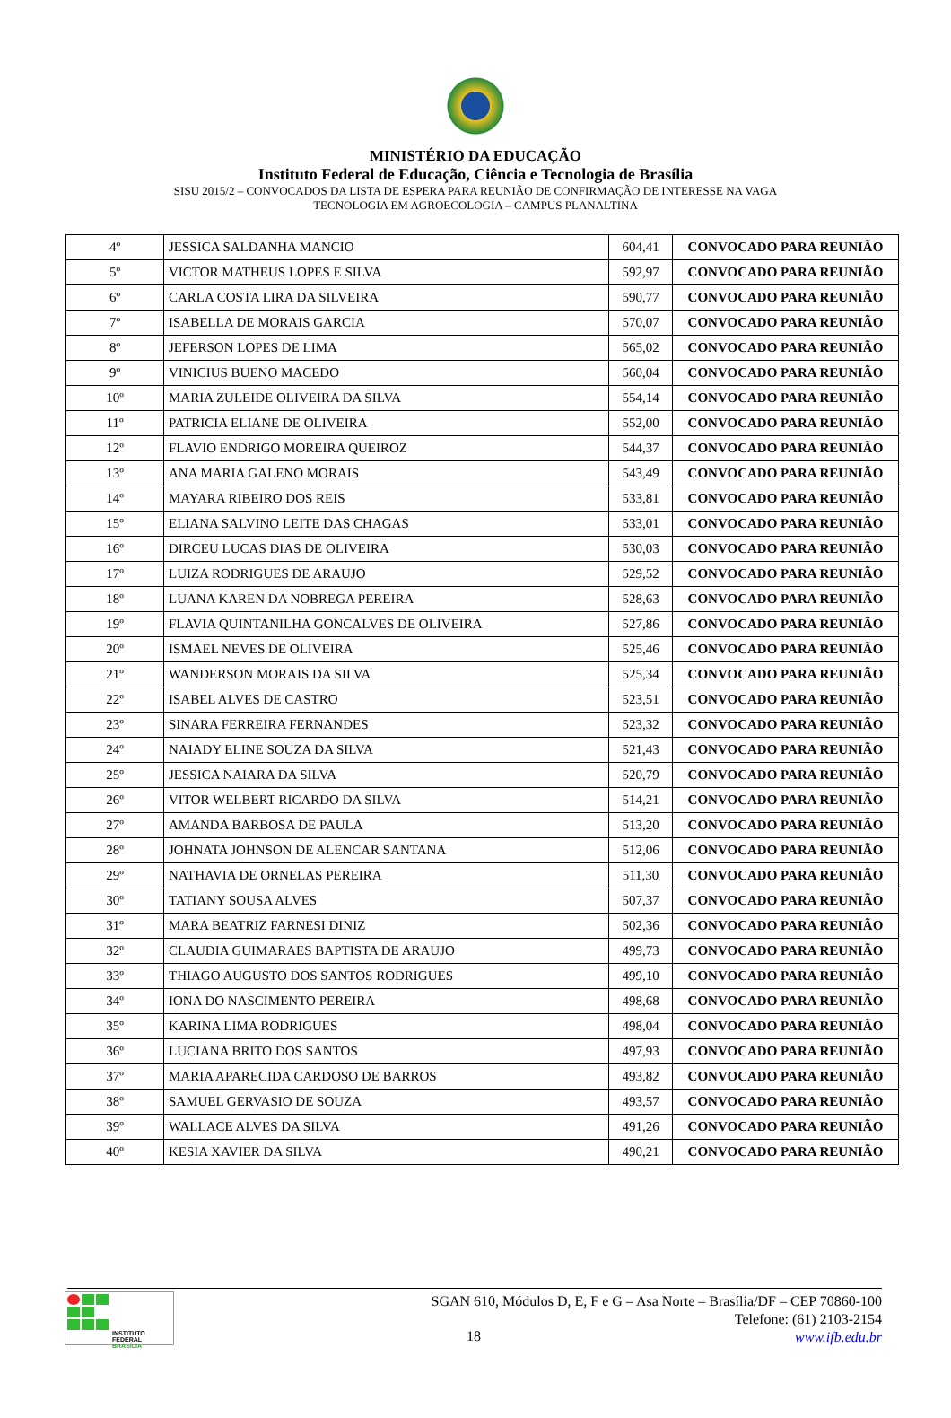MINISTÉRIO DA EDUCAÇÃO
Instituto Federal de Educação, Ciência e Tecnologia de Brasília
SISU 2015/2 – CONVOCADOS DA LISTA DE ESPERA PARA REUNIÃO DE CONFIRMAÇÃO DE INTERESSE NA VAGA
TECNOLOGIA EM AGROECOLOGIA – CAMPUS PLANALTINA
| 4º | JESSICA SALDANHA MANCIO | 604,41 | CONVOCADO PARA REUNIÃO |
| 5º | VICTOR MATHEUS LOPES E SILVA | 592,97 | CONVOCADO PARA REUNIÃO |
| 6º | CARLA COSTA LIRA DA SILVEIRA | 590,77 | CONVOCADO PARA REUNIÃO |
| 7º | ISABELLA DE MORAIS GARCIA | 570,07 | CONVOCADO PARA REUNIÃO |
| 8º | JEFERSON LOPES DE LIMA | 565,02 | CONVOCADO PARA REUNIÃO |
| 9º | VINICIUS BUENO MACEDO | 560,04 | CONVOCADO PARA REUNIÃO |
| 10º | MARIA ZULEIDE OLIVEIRA DA SILVA | 554,14 | CONVOCADO PARA REUNIÃO |
| 11º | PATRICIA ELIANE DE OLIVEIRA | 552,00 | CONVOCADO PARA REUNIÃO |
| 12º | FLAVIO ENDRIGO MOREIRA QUEIROZ | 544,37 | CONVOCADO PARA REUNIÃO |
| 13º | ANA MARIA GALENO MORAIS | 543,49 | CONVOCADO PARA REUNIÃO |
| 14º | MAYARA RIBEIRO DOS REIS | 533,81 | CONVOCADO PARA REUNIÃO |
| 15º | ELIANA SALVINO LEITE DAS CHAGAS | 533,01 | CONVOCADO PARA REUNIÃO |
| 16º | DIRCEU LUCAS DIAS DE OLIVEIRA | 530,03 | CONVOCADO PARA REUNIÃO |
| 17º | LUIZA RODRIGUES DE ARAUJO | 529,52 | CONVOCADO PARA REUNIÃO |
| 18º | LUANA KAREN DA NOBREGA PEREIRA | 528,63 | CONVOCADO PARA REUNIÃO |
| 19º | FLAVIA QUINTANILHA GONCALVES DE OLIVEIRA | 527,86 | CONVOCADO PARA REUNIÃO |
| 20º | ISMAEL NEVES DE OLIVEIRA | 525,46 | CONVOCADO PARA REUNIÃO |
| 21º | WANDERSON MORAIS DA SILVA | 525,34 | CONVOCADO PARA REUNIÃO |
| 22º | ISABEL ALVES DE CASTRO | 523,51 | CONVOCADO PARA REUNIÃO |
| 23º | SINARA FERREIRA FERNANDES | 523,32 | CONVOCADO PARA REUNIÃO |
| 24º | NAIADY ELINE SOUZA DA SILVA | 521,43 | CONVOCADO PARA REUNIÃO |
| 25º | JESSICA NAIARA DA SILVA | 520,79 | CONVOCADO PARA REUNIÃO |
| 26º | VITOR WELBERT RICARDO DA SILVA | 514,21 | CONVOCADO PARA REUNIÃO |
| 27º | AMANDA BARBOSA DE PAULA | 513,20 | CONVOCADO PARA REUNIÃO |
| 28º | JOHNATA JOHNSON DE ALENCAR SANTANA | 512,06 | CONVOCADO PARA REUNIÃO |
| 29º | NATHAVIA DE ORNELAS PEREIRA | 511,30 | CONVOCADO PARA REUNIÃO |
| 30º | TATIANY SOUSA ALVES | 507,37 | CONVOCADO PARA REUNIÃO |
| 31º | MARA BEATRIZ FARNESI DINIZ | 502,36 | CONVOCADO PARA REUNIÃO |
| 32º | CLAUDIA GUIMARAES BAPTISTA DE ARAUJO | 499,73 | CONVOCADO PARA REUNIÃO |
| 33º | THIAGO AUGUSTO DOS SANTOS RODRIGUES | 499,10 | CONVOCADO PARA REUNIÃO |
| 34º | IONA DO NASCIMENTO PEREIRA | 498,68 | CONVOCADO PARA REUNIÃO |
| 35º | KARINA LIMA RODRIGUES | 498,04 | CONVOCADO PARA REUNIÃO |
| 36º | LUCIANA BRITO DOS SANTOS | 497,93 | CONVOCADO PARA REUNIÃO |
| 37º | MARIA APARECIDA CARDOSO DE BARROS | 493,82 | CONVOCADO PARA REUNIÃO |
| 38º | SAMUEL GERVASIO DE SOUZA | 493,57 | CONVOCADO PARA REUNIÃO |
| 39º | WALLACE ALVES DA SILVA | 491,26 | CONVOCADO PARA REUNIÃO |
| 40º | KESIA XAVIER DA SILVA | 490,21 | CONVOCADO PARA REUNIÃO |
INSTITUTO FEDERAL
BRASÍLIA
SGAN 610, Módulos D, E, F e G – Asa Norte – Brasília/DF – CEP 70860-100
Telefone: (61) 2103-2154
www.ifb.edu.br
18